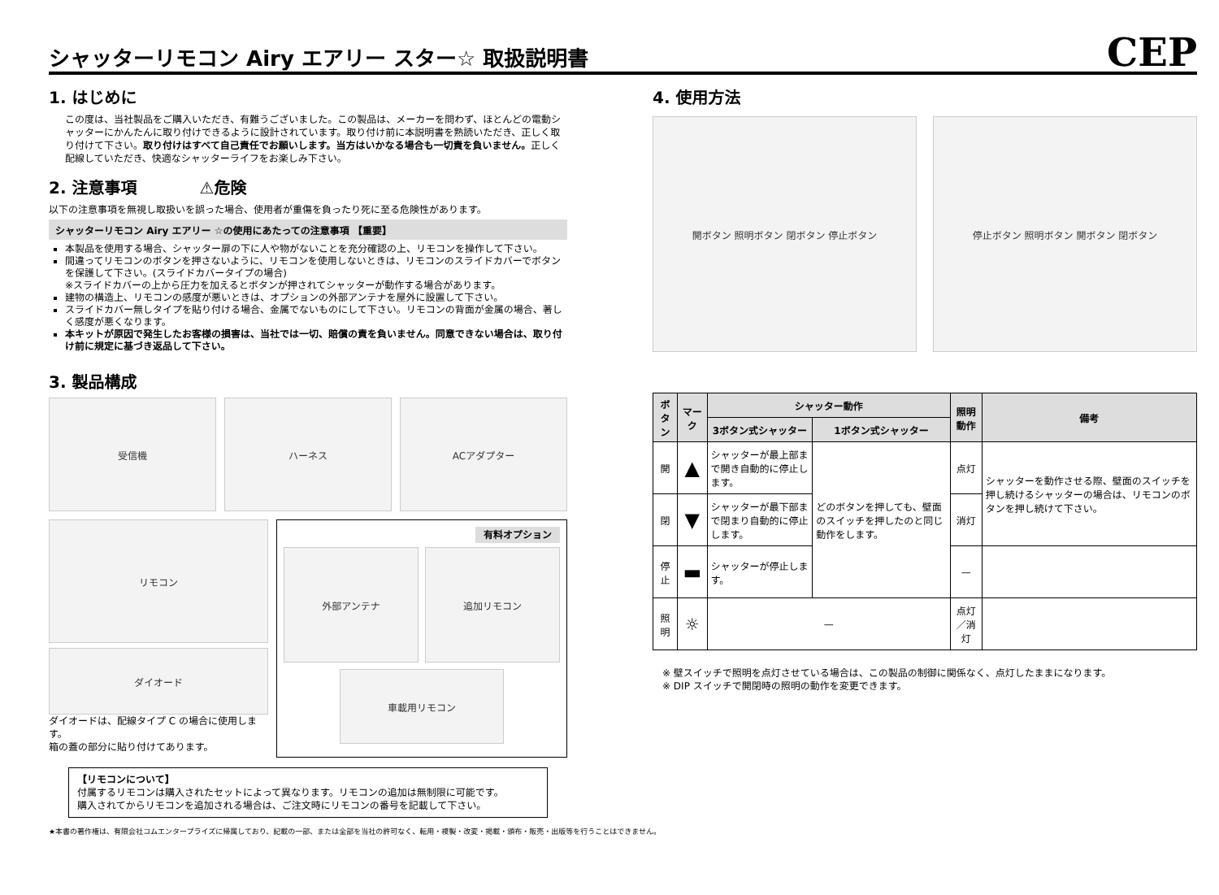シャッターリモコン Airy エアリー スター☆ 取扱説明書
CEP
1. はじめに
この度は、当社製品をご購入いただき、有難うございました。この製品は、メーカーを問わず、ほとんどの電動シャッターにかんたんに取り付けできるように設計されています。取り付け前に本説明書を熟読いただき、正しく取り付けて下さい。取り付けはすべて自己責任でお願いします。当方はいかなる場合も一切責を負いません。正しく配線していただき、快適なシャッターライフをお楽しみ下さい。
2. 注意事項 ⚠危険
以下の注意事項を無視し取扱いを誤った場合、使用者が重傷を負ったり死に至る危険性があります。
シャッターリモコン Airy エアリー ☆の使用にあたっての注意事項 【重要】
本製品を使用する場合、シャッター扉の下に人や物がないことを充分確認の上、リモコンを操作して下さい。
間違ってリモコンのボタンを押さないように、リモコンを使用しないときは、リモコンのスライドカバーでボタンを保護して下さい。(スライドカバータイプの場合)
※スライドカバーの上から圧力を加えるとボタンが押されてシャッターが動作する場合があります。
建物の構造上、リモコンの感度が悪いときは、オプションの外部アンテナを屋外に設置して下さい。
スライドカバー無しタイプを貼り付ける場合、金属でないものにして下さい。リモコンの背面が金属の場合、著しく感度が悪くなります。
本キットが原因で発生したお客様の損害は、当社では一切、賠償の責を負いません。同意できない場合は、取り付け前に規定に基づき返品して下さい。
3. 製品構成
受信機 ハーネス ACアダプター
リモコン
ダイオード
ダイオードは、配線タイプ C の場合に使用します。
箱の蓋の部分に貼り付けてあります。
有料オプション
外部アンテナ 追加リモコン
車載用リモコン
【リモコンについて】
付属するリモコンは購入されたセットによって異なります。リモコンの追加は無制限に可能です。
購入されてからリモコンを追加される場合は、ご注文時にリモコンの番号を記載して下さい。
4. 使用方法
開ボタン 照明ボタン 閉ボタン 停止ボタン
停止ボタン 照明ボタン 開ボタン 閉ボタン
| ボタン | マーク | シャッター動作 | | 照明動作 | 備考 |
| --- | --- | --- | --- | --- | --- |
| | | 3ボタン式シャッター | 1ボタン式シャッター | | |
| 開 | ▲ | シャッターが最上部まで開き自動的に停止します。 | どのボタンを押しても、壁面のスイッチを押したのと同じ動作をします。 | 点灯 | シャッターを動作させる際、壁面のスイッチを押し続けるシャッターの場合は、リモコンのボタンを押し続けて下さい。 |
| 閉 | ▼ | シャッターが最下部まで閉まり自動的に停止します。 | | 消灯 | |
| 停止 | ▬ | シャッターが停止します。 | | — | |
| 照明 | ☼ | — | | 点灯／消灯 | |
※ 壁スイッチで照明を点灯させている場合は、この製品の制御に関係なく、点灯したままになります。
※ DIP スイッチで開閉時の照明の動作を変更できます。
★本書の著作権は、有限会社コムエンタープライズに帰属しており、記載の一部、または全部を当社の許可なく、転用・複製・改変・掲載・頒布・販売・出版等を行うことはできません。